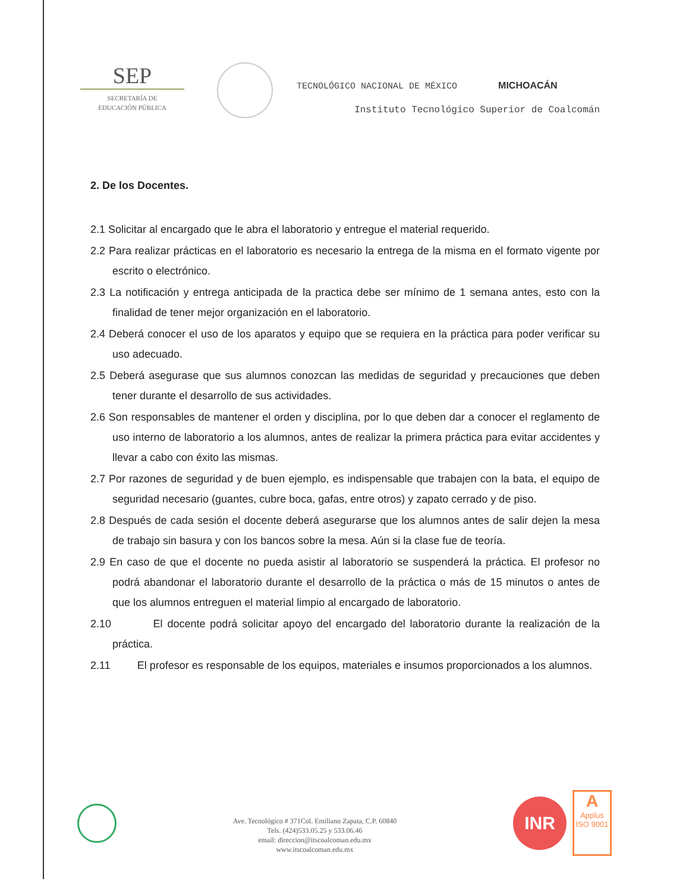SEP
SECRETARÍA DE
EDUCACIÓN PÚBLICA
TECNOLÓGICO NACIONAL DE MÉXICO MICHOACÁN
Instituto Tecnológico Superior de Coalcomán
2. De los Docentes.
2.1 Solicitar al encargado que le abra el laboratorio y entregue el material requerido.
2.2 Para realizar prácticas en el laboratorio es necesario la entrega de la misma en el formato vigente por escrito o electrónico.
2.3 La notificación y entrega anticipada de la practica debe ser mínimo de 1 semana antes, esto con la finalidad de tener mejor organización en el laboratorio.
2.4 Deberá conocer el uso de los aparatos y equipo que se requiera en la práctica para poder verificar su uso adecuado.
2.5 Deberá asegurase que sus alumnos conozcan las medidas de seguridad y precauciones que deben tener durante el desarrollo de sus actividades.
2.6 Son responsables de mantener el orden y disciplina, por lo que deben dar a conocer el reglamento de uso interno de laboratorio a los alumnos, antes de realizar la primera práctica para evitar accidentes y llevar a cabo con éxito las mismas.
2.7 Por razones de seguridad y de buen ejemplo, es indispensable que trabajen con la bata, el equipo de seguridad necesario (guantes, cubre boca, gafas, entre otros) y zapato cerrado y de piso.
2.8 Después de cada sesión el docente deberá asegurarse que los alumnos antes de salir dejen la mesa de trabajo sin basura y con los bancos sobre la mesa. Aún si la clase fue de teoría.
2.9 En caso de que el docente no pueda asistir al laboratorio se suspenderá la práctica. El profesor no podrá abandonar el laboratorio durante el desarrollo de la práctica o más de 15 minutos o antes de que los alumnos entreguen el material limpio al encargado de laboratorio.
2.10 El docente podrá solicitar apoyo del encargado del laboratorio durante la realización de la práctica.
2.11 El profesor es responsable de los equipos, materiales e insumos proporcionados a los alumnos.
Ave. Tecnológico # 371Col. Emiliano Zapata, C.P. 60840
Tels. (424)533.05.25 y 533.06.46
email: direccion@itscoalcoman.edu.mx
www.itscoalcoman.edu.mx
INR
A
Applus
ISO 9001